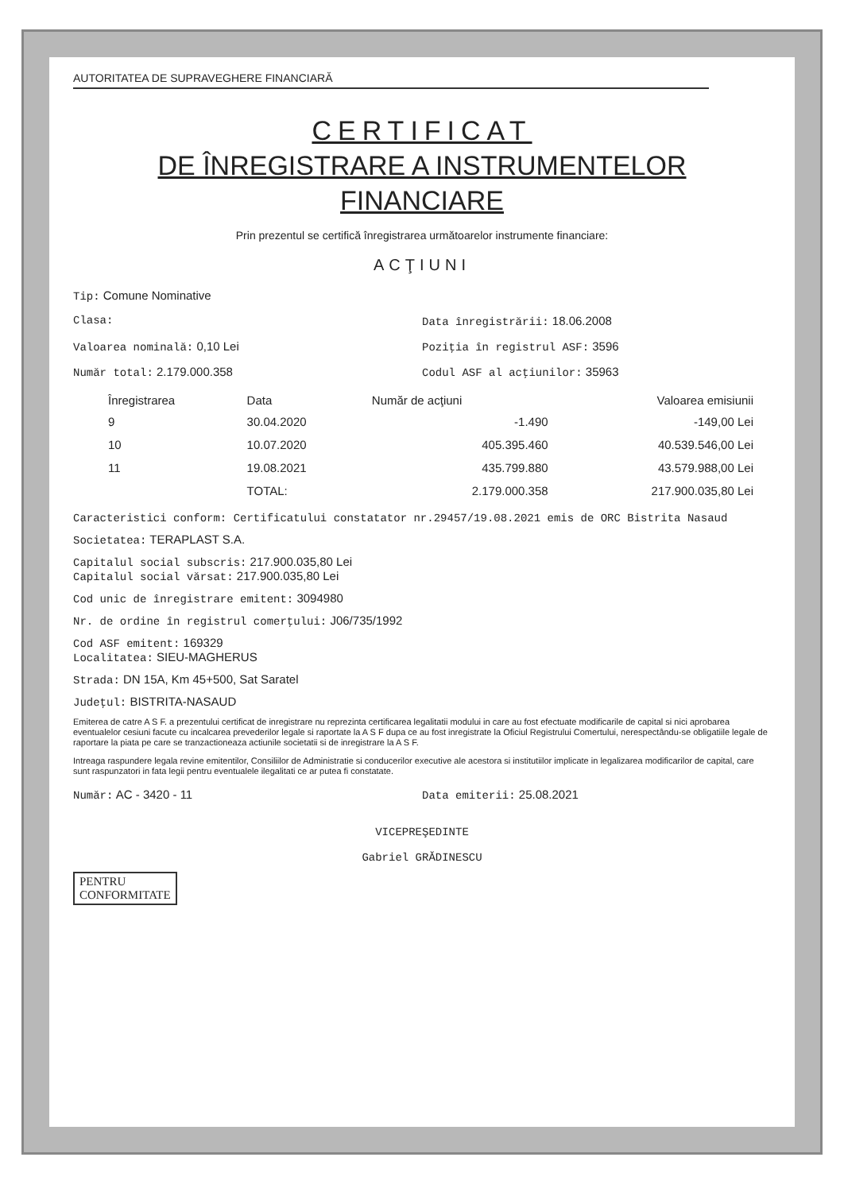AUTORITATEA DE SUPRAVEGHERE FINANCIARĂ
CERTIFICAT
DE ÎNREGISTRARE A INSTRUMENTELOR
FINANCIARE
Prin prezentul se certifică înregistrarea următoarelor instrumente financiare:
ACŢIUNI
Tip: Comune Nominative
Clasa: Data înregistrării: 18.06.2008
Valoarea nominală: 0,10 Lei Poziţia în registrul ASF: 3596
Număr total: 2.179.000.358 Codul ASF al acţiunilor: 35963
| Înregistrarea | Data | Număr de acţiuni | Valoarea emisiunii |
| --- | --- | --- | --- |
| 9 | 30.04.2020 | -1.490 | -149,00 Lei |
| 10 | 10.07.2020 | 405.395.460 | 40.539.546,00 Lei |
| 11 | 19.08.2021 | 435.799.880 | 43.579.988,00 Lei |
| | TOTAL: | 2.179.000.358 | 217.900.035,80 Lei |
Caracteristici conform: Certificatului constatator nr.29457/19.08.2021 emis de ORC Bistrita Nasaud
Societatea: TERAPLAST S.A.
Capitalul social subscris: 217.900.035,80 Lei
Capitalul social vărsat: 217.900.035,80 Lei
Cod unic de înregistrare emitent: 3094980
Nr. de ordine în registrul comerţului: J06/735/1992
Cod ASF emitent: 169329
Localitatea: SIEU-MAGHERUS
Strada: DN 15A, Km 45+500, Sat Saratel
Judeţul: BISTRITA-NASAUD
Emiterea de catre A S F. a prezentului certificat de inregistrare nu reprezinta certificarea legalitatii modului in care au fost efectuate modificarile de capital si nici aprobarea eventualelor cesiuni facute cu incalcarea prevederilor legale si raportate la A S F dupa ce au fost inregistrate la Oficiul Registrului Comertului, nerespectându-se obligatiile legale de raportare la piata pe care se tranzactioneaza actiunile societatii si de inregistrare la A S F.
Intreaga raspundere legala revine emitentilor, Consiliilor de Administratie si conducerilor executive ale acestora si institutiilor implicate in legalizarea modificarilor de capital, care sunt raspunzatori in fata legii pentru eventualele ilegalitati ce ar putea fi constatate.
Număr: AC - 3420 - 11 Data emiterii: 25.08.2021
VICEPREŞEDINTE
Gabriel GRĂDINESCU
PENTRU
CONFORMITATE